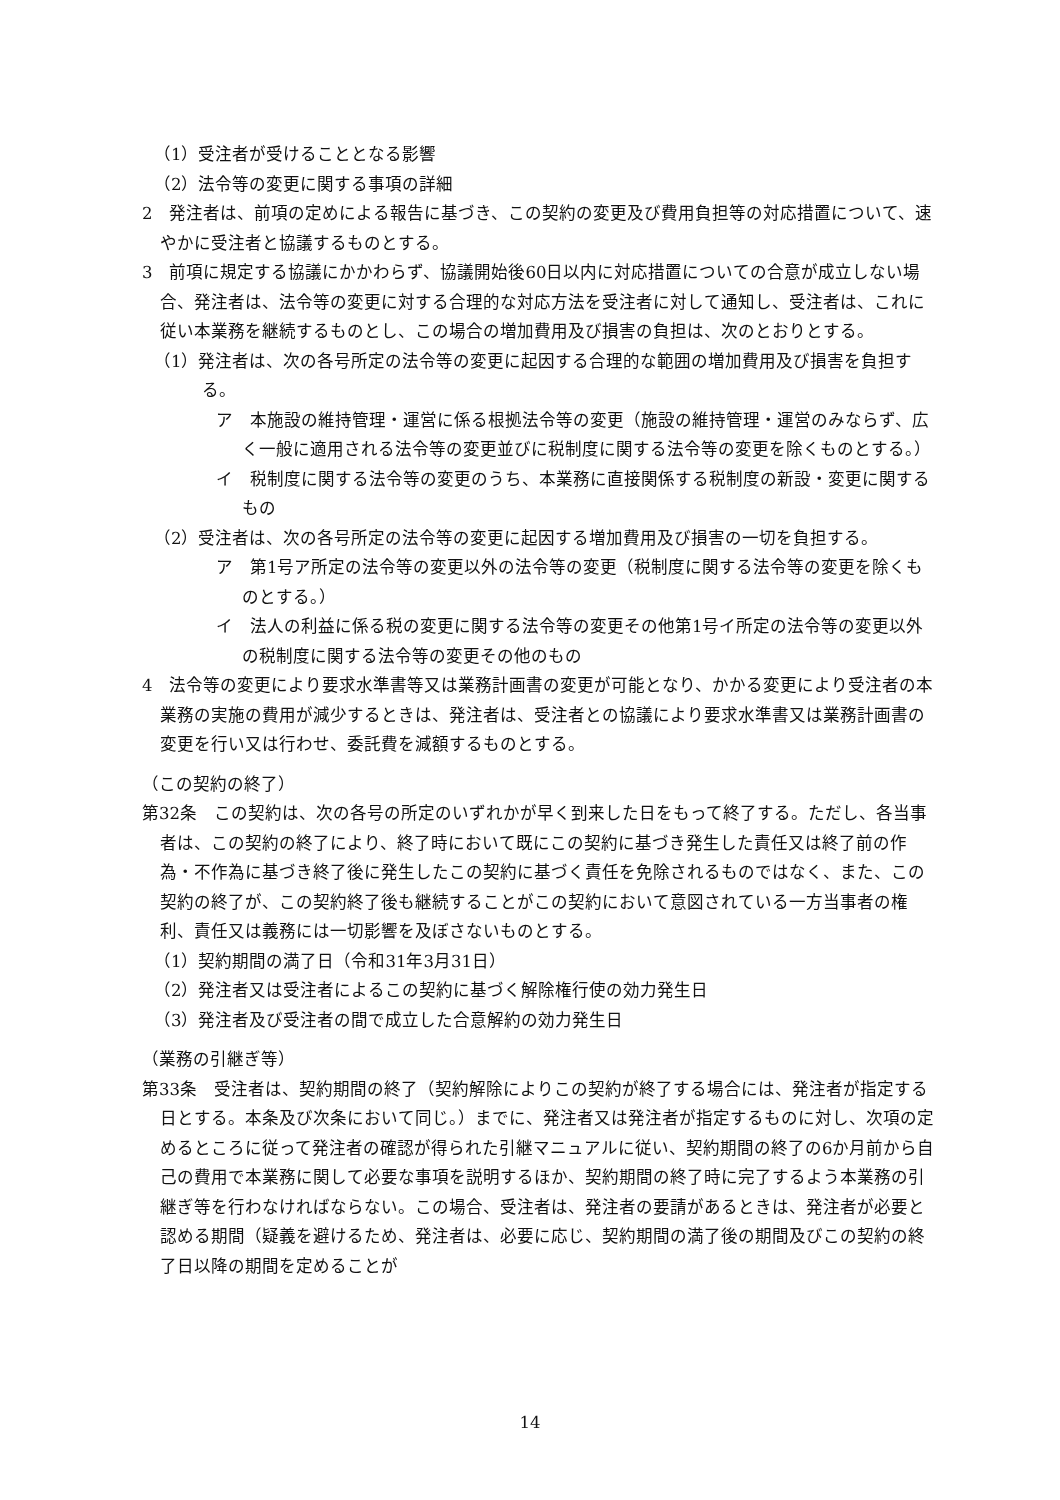（1）受注者が受けることとなる影響
（2）法令等の変更に関する事項の詳細
2　発注者は、前項の定めによる報告に基づき、この契約の変更及び費用負担等の対応措置について、速やかに受注者と協議するものとする。
3　前項に規定する協議にかかわらず、協議開始後60日以内に対応措置についての合意が成立しない場合、発注者は、法令等の変更に対する合理的な対応方法を受注者に対して通知し、受注者は、これに従い本業務を継続するものとし、この場合の増加費用及び損害の負担は、次のとおりとする。
（1）発注者は、次の各号所定の法令等の変更に起因する合理的な範囲の増加費用及び損害を負担する。
ア　本施設の維持管理・運営に係る根拠法令等の変更（施設の維持管理・運営のみならず、広く一般に適用される法令等の変更並びに税制度に関する法令等の変更を除くものとする。）
イ　税制度に関する法令等の変更のうち、本業務に直接関係する税制度の新設・変更に関するもの
（2）受注者は、次の各号所定の法令等の変更に起因する増加費用及び損害の一切を負担する。
ア　第1号ア所定の法令等の変更以外の法令等の変更（税制度に関する法令等の変更を除くものとする。）
イ　法人の利益に係る税の変更に関する法令等の変更その他第1号イ所定の法令等の変更以外の税制度に関する法令等の変更その他のもの
4　法令等の変更により要求水準書等又は業務計画書の変更が可能となり、かかる変更により受注者の本業務の実施の費用が減少するときは、発注者は、受注者との協議により要求水準書又は業務計画書の変更を行い又は行わせ、委託費を減額するものとする。
（この契約の終了）
第32条　この契約は、次の各号の所定のいずれかが早く到来した日をもって終了する。ただし、各当事者は、この契約の終了により、終了時において既にこの契約に基づき発生した責任又は終了前の作為・不作為に基づき終了後に発生したこの契約に基づく責任を免除されるものではなく、また、この契約の終了が、この契約終了後も継続することがこの契約において意図されている一方当事者の権利、責任又は義務には一切影響を及ぼさないものとする。
（1）契約期間の満了日（令和31年3月31日）
（2）発注者又は受注者によるこの契約に基づく解除権行使の効力発生日
（3）発注者及び受注者の間で成立した合意解約の効力発生日
（業務の引継ぎ等）
第33条　受注者は、契約期間の終了（契約解除によりこの契約が終了する場合には、発注者が指定する日とする。本条及び次条において同じ。）までに、発注者又は発注者が指定するものに対し、次項の定めるところに従って発注者の確認が得られた引継マニュアルに従い、契約期間の終了の6か月前から自己の費用で本業務に関して必要な事項を説明するほか、契約期間の終了時に完了するよう本業務の引継ぎ等を行わなければならない。この場合、受注者は、発注者の要請があるときは、発注者が必要と認める期間（疑義を避けるため、発注者は、必要に応じ、契約期間の満了後の期間及びこの契約の終了日以降の期間を定めることが
14